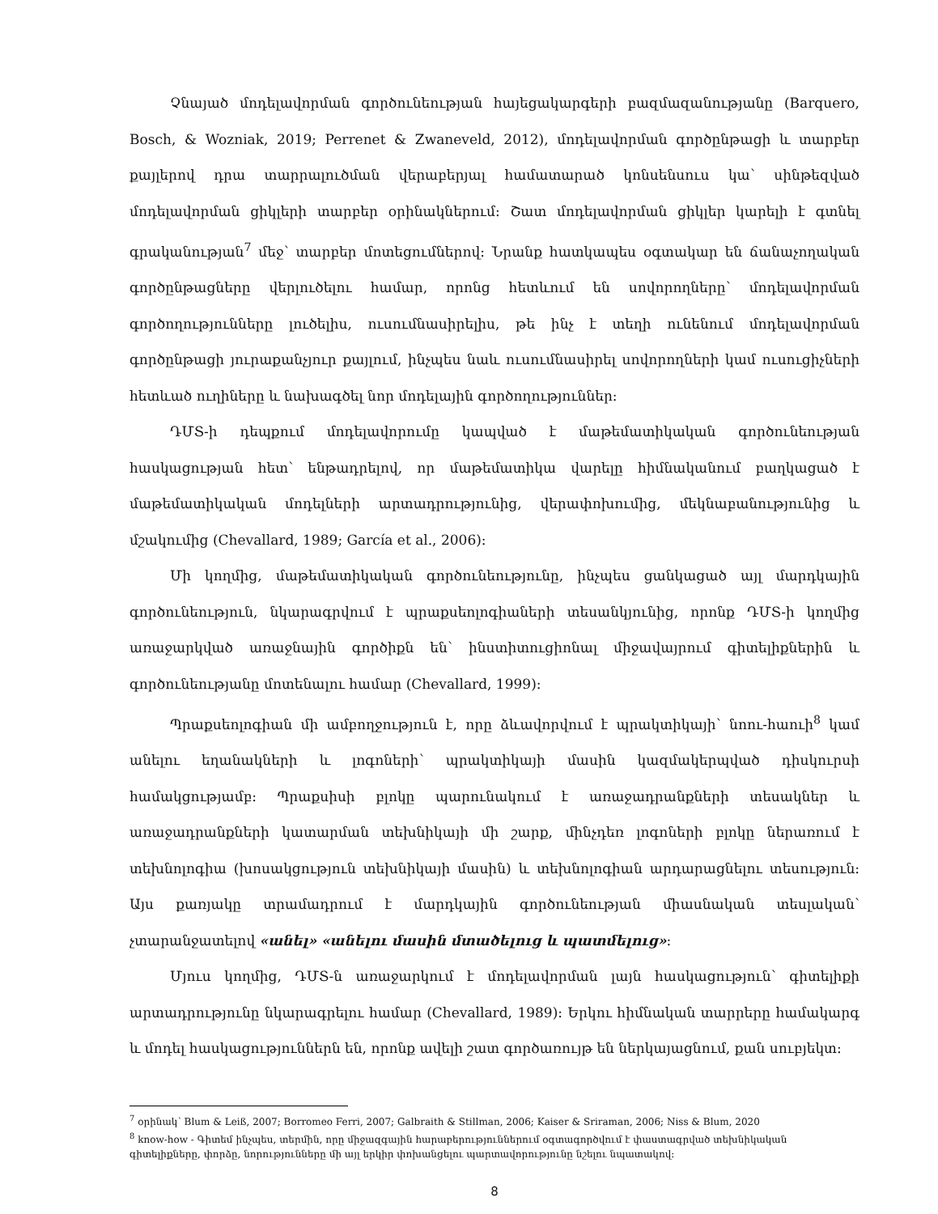Չնայած մոդելավորման գործունեության հայեցակարգերի բազմազանությանը (Barquero, Bosch, & Wozniak, 2019; Perrenet & Zwaneveld, 2012), մոդելավորման գործընթացի և տարբեր քայլերով դրա տարրալուծման վերաբերյալ համատարած կոնսենսուս կա՝ սինթեզված մոդելավորման ցիկլերի տարբեր օրինակներում: Շատ մոդելավորման ցիկլեր կարելի է գտնել գրականության<sup>7</sup> մեջ՝ տարբեր մոտեցումներով: Նրանք հատկապես օգտակար են ճանաչողական գործընթացները վերլուծելու համար, որոնց հետևում են սովորողները՝ մոդելավորման գործողությունները լուծելիս, ուսումնասիրելիս, թե ինչ է տեղի ունենում մոդելավորման գործընթացի յուրաքանչյուր քայլում, ինչպես նաև ուսումնասիրել սովորողների կամ ուսուցիչների հետևած ուղիները և նախագծել նոր մոդելային գործողություններ:
ԴՄՏ-ի դեպքում մոդելավորումը կապված է մաթեմատիկական գործունեության հասկացության հետ՝ ենթադրելով, որ մաթեմատիկա վարելը հիմնականում բաղկացած է մաթեմատիկական մոդելների արտադրությունից, վերափոխումից, մեկնաբանությունից և մշակումից (Chevallard, 1989; García et al., 2006):
Մի կողմից, մաթեմատիկական գործունեությունը, ինչպես ցանկացած այլ մարդկային գործունեություն, նկարագրվում է պրաքսեոլոգիաների տեսանկյունից, որոնք ԴՄՏ-ի կողմից առաջարկված առաջնային գործիքն են՝ ինստիտուցիոնալ միջավայրում գիտելիքներին և գործունեությանը մոտենալու համար (Chevallard, 1999):
Պրաքսեոլոգիան մի ամբողջություն է, որը ձևավորվում է պրակտիկայի՝ նոու-հաուի<sup>8</sup> կամ անելու եղանակների և լոգոների՝ պրակտիկայի մասին կազմակերպված դիսկուրսի համակցությամբ: Պրաքսիսի բլոկը պարունակում է առաջադրանքների տեսակներ և առաջադրանքների կատարման տեխնիկայի մի շարք, մինչդեռ լոգոների բլոկը ներառում է տեխնոլոգիա (խոսակցություն տեխնիկայի մասին) և տեխնոլոգիան արդարացնելու տեսություն: Այս քառյակը տրամադրում է մարդկային գործունեության միասնական տեսլական՝ չտարանջատելով «անել» «անելու մասին մտածելուց և պատմելուց»:
Մյուս կողմից, ԴՄՏ-ն առաջարկում է մոդելավորման լայն հասկացություն՝ գիտելիքի արտադրությունը նկարագրելու համար (Chevallard, 1989): Երկու հիմնական տարրերը համակարգ և մոդել հասկացություններն են, որոնք ավելի շատ գործառույթ են ներկայացնում, քան սուբյեկտ:
<sup>7</sup> օրինակ՝ Blum & Leiß, 2007; Borromeo Ferri, 2007; Galbraith & Stillman, 2006; Kaiser & Sriraman, 2006; Niss & Blum, 2020
<sup>8</sup> know-how - Գիտեմ ինչպես, տերմին, որը միջազգային հարաբերություններում օգտագործվում է փաստագրված տեխնիկական գիտելիքները, փորձը, նորությունները մի այլ երկիր փոխանցելու պարտավորությունը նշելու նպատակով:
8